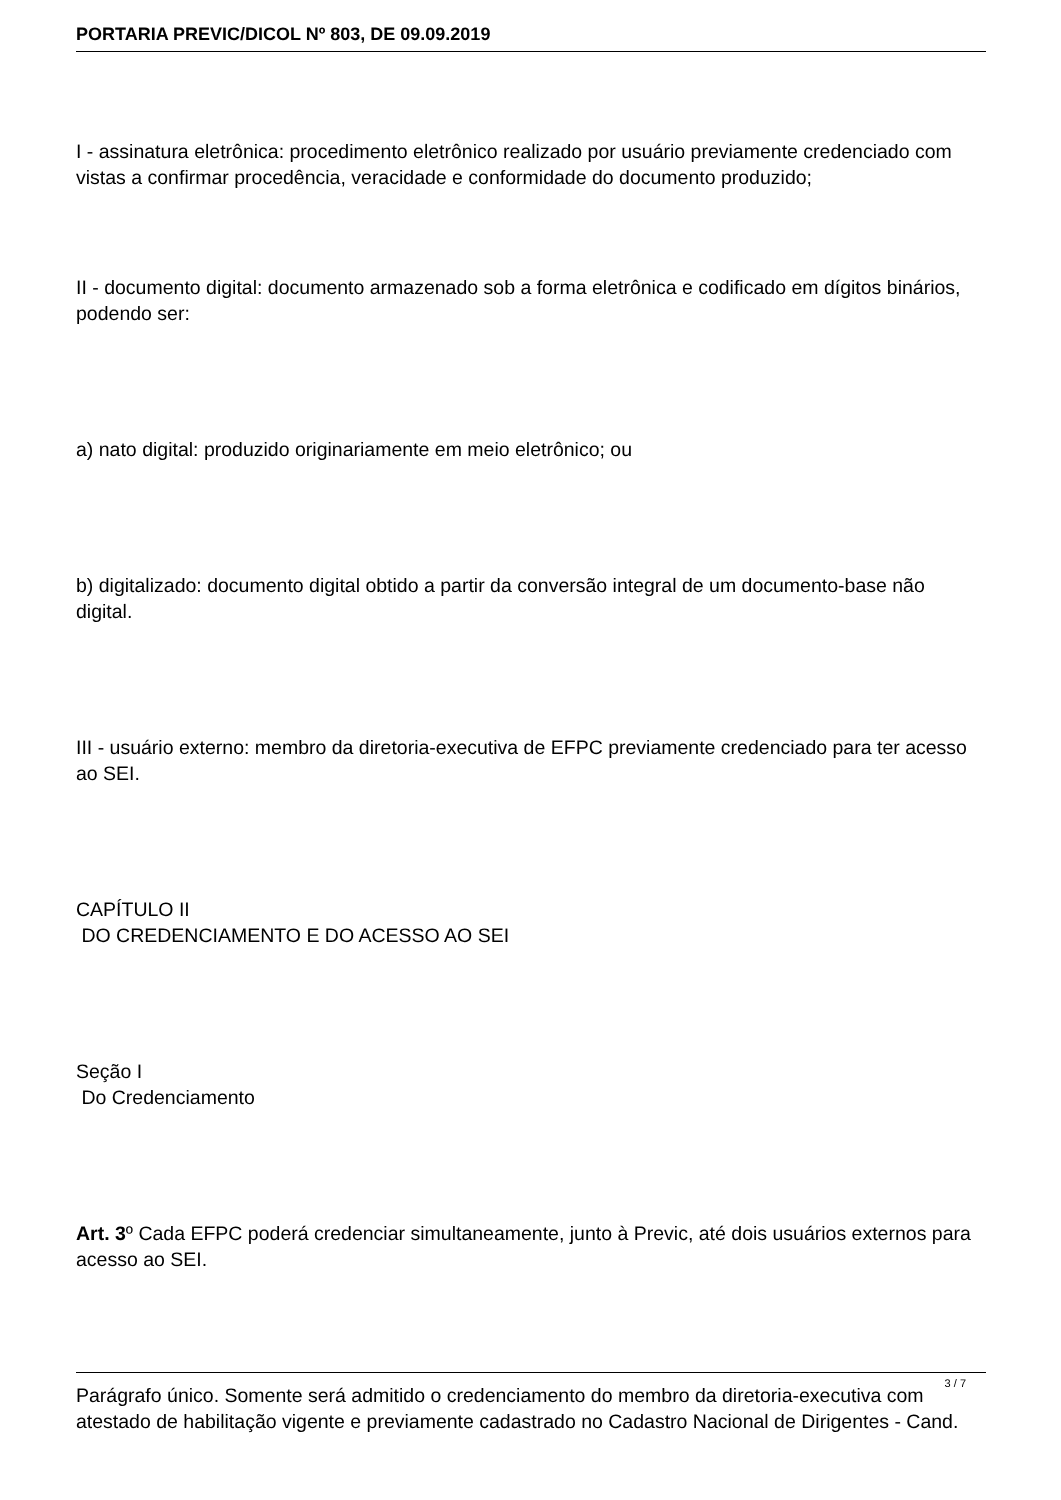PORTARIA PREVIC/DICOL Nº 803, DE 09.09.2019
I - assinatura eletrônica: procedimento eletrônico realizado por usuário previamente credenciado com vistas a confirmar procedência, veracidade e conformidade do documento produzido;
II - documento digital: documento armazenado sob a forma eletrônica e codificado em dígitos binários, podendo ser:
a) nato digital: produzido originariamente em meio eletrônico; ou
b) digitalizado: documento digital obtido a partir da conversão integral de um documento-base não digital.
III - usuário externo: membro da diretoria-executiva de EFPC previamente credenciado para ter acesso ao SEI.
CAPÍTULO II
DO CREDENCIAMENTO E DO ACESSO AO SEI
Seção I
Do Credenciamento
Art. 3º Cada EFPC poderá credenciar simultaneamente, junto à Previc, até dois usuários externos para acesso ao SEI.
Parágrafo único. Somente será admitido o credenciamento do membro da diretoria-executiva com atestado de habilitação vigente e previamente cadastrado no Cadastro Nacional de Dirigentes - Cand.
3 / 7